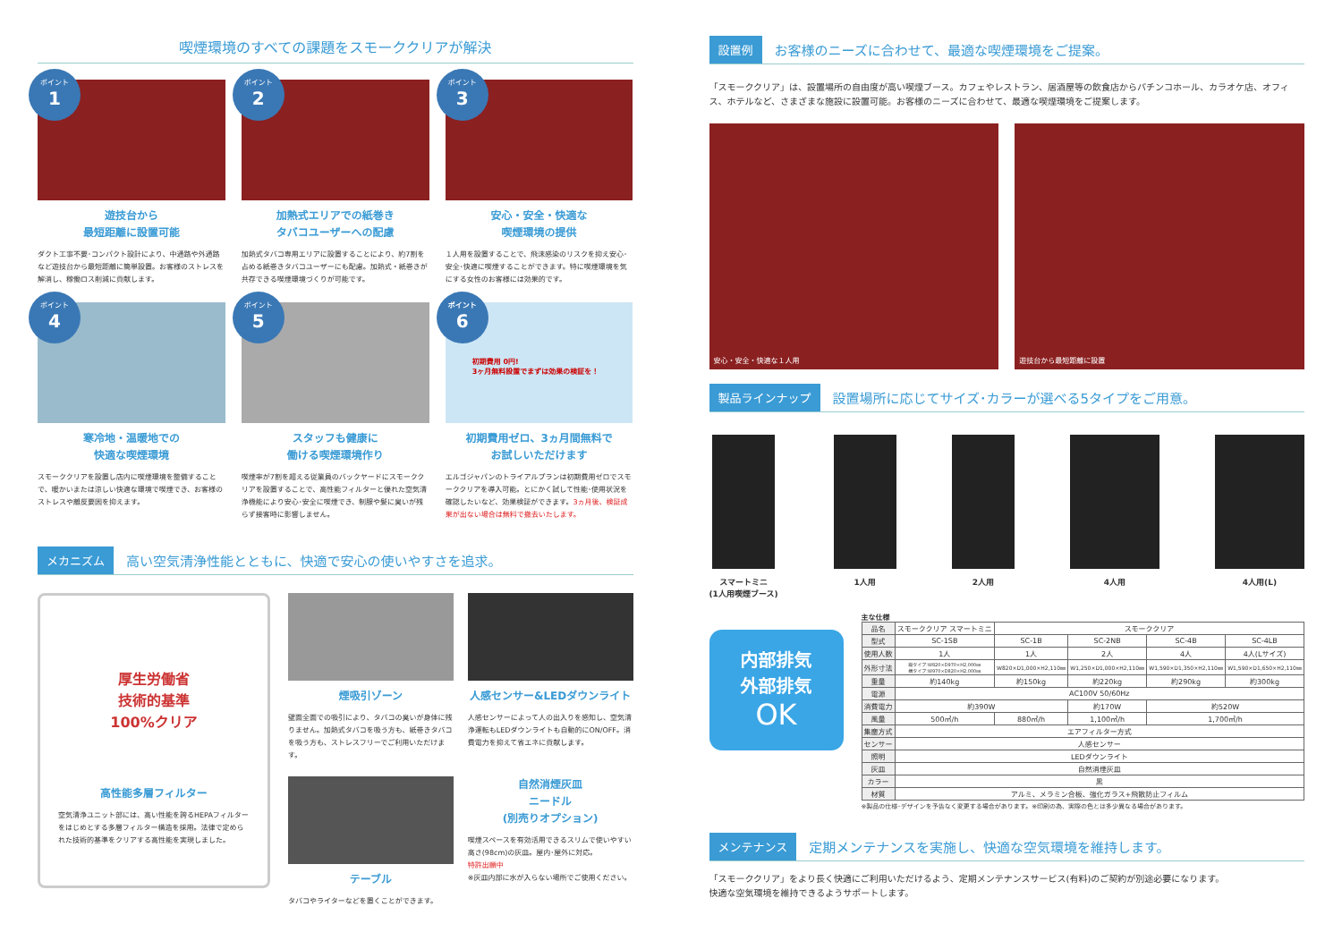喫煙環境のすべての課題をスモーククリアが解決
ポイント
1
遊技台から
最短距離に設置可能
ダクト工事不要･コンパクト設計により、中通路や外通路など遊技台から最短距離に簡単設置。お客様のストレスを解消し、稼働ロス削減に貢献します。
ポイント
2
加熱式エリアでの紙巻き
タバコユーザーへの配慮
加熱式タバコ専用エリアに設置することにより、約7割を占める紙巻きタバコユーザーにも配慮。加熱式・紙巻きが共存できる喫煙環境づくりが可能です。
ポイント
3
安心・安全・快適な
喫煙環境の提供
１人用を設置することで、飛沫感染のリスクを抑え安心･安全･快適に喫煙することができます。特に喫煙環境を気にする女性のお客様には効果的です。
ポイント
4
寒冷地・温暖地での
快適な喫煙環境
スモーククリアを設置し店内に喫煙環境を整備することで、暖かいまたは涼しい快適な環境で喫煙でき、お客様のストレスや離反要因を抑えます。
ポイント
5
スタッフも健康に
働ける喫煙環境作り
喫煙率が7割を超える従業員のバックヤードにスモーククリアを設置することで、高性能フィルターと優れた空気清浄機能により安心･安全に喫煙でき、制服や髪に臭いが残らず接客時に影響しません。
ポイント
6
初期費用 0円!
3ヶ月無料設置でまずは効果の検証を！
初期費用ゼロ、3ヵ月間無料で
お試しいただけます
エルゴジャパンのトライアルプランは初期費用ゼロでスモーククリアを導入可能。とにかく試して性能･使用状況を確認したいなど、効果検証ができます。3ヵ月後、検証成果が出ない場合は無料で撤去いたします。
メカニズム 高い空気清浄性能とともに、快適で安心の使いやすさを追求。
厚生労働省
技術的基準
100%クリア
高性能多層フィルター
空気清浄ユニット部には、高い性能を誇るHEPAフィルターをはじめとする多層フィルター構造を採用。法律で定められた技術的基準をクリアする高性能を実現しました。
煙吸引ゾーン
壁面全面での吸引により、タバコの臭いが身体に残りません。加熱式タバコを吸う方も、紙巻きタバコを吸う方も、ストレスフリーでご利用いただけます。
人感センサー&LEDダウンライト
人感センサーによって人の出入りを感知し、空気清浄運転もLEDダウンライトも自動的にON/OFF。消費電力を抑えて省エネに貢献します。
テーブル
タバコやライターなどを置くことができます。
自然消煙灰皿
ニードル
(別売りオプション)
喫煙スペースを有効活用できるスリムで使いやすい高さ(98cm)の灰皿。屋内･屋外に対応。
特許出願中
※灰皿内部に水が入らない場所でご使用ください。
設置例 お客様のニーズに合わせて、最適な喫煙環境をご提案。
「スモーククリア」は、設置場所の自由度が高い喫煙ブース。カフェやレストラン、居酒屋等の飲食店からパチンコホール、カラオケ店、オフィス、ホテルなど、さまざまな施設に設置可能。お客様のニーズに合わせて、最適な喫煙環境をご提案します。
安心・安全・快適な１人用 遊技台から最短距離に設置
製品ラインナップ 設置場所に応じてサイズ･カラーが選べる5タイプをご用意。
スマートミニ
(1人用喫煙ブース)
1人用 2人用 4人用 4人用(L)
内部排気
外部排気
OK
主な仕様
| 品名 | スモーククリア スマートミニ | スモーククリア | | | |
| 型式 | SC-1SB | SC-1B | SC-2NB | SC-4B | SC-4LB |
| 使用人数 | 1人 | 1人 | 2人 | 4人 | 4人(Lサイズ) |
| 外形寸法 | 縦タイプ:W820×D970×H2,000㎜ 横タイプ:W970×D820×H2,000㎜ | W820×D1,000×H2,110㎜ | W1,250×D1,000×H2,110㎜ | W1,590×D1,350×H2,110㎜ | W1,590×D1,650×H2,110㎜ |
| 重量 | 約140kg | 約150kg | 約220kg | 約290kg | 約300kg |
| 電源 | AC100V 50/60Hz | | | | |
| 消費電力 | 約390W | | 約170W | 約520W | |
| 風量 | 500㎥/h | 880㎥/h | 1,100㎥/h | 1,700㎥/h | |
| 集塵方式 | エアフィルター方式 | | | | |
| センサー | 人感センサー | | | | |
| 照明 | LEDダウンライト | | | | |
| 灰皿 | 自然消煙灰皿 | | | | |
| カラー | 黒 | | | | |
| 材質 | アルミ、メラミン合板、強化ガラス+飛散防止フィルム | | | | |
※製品の仕様･デザインを予告なく変更する場合があります。※印刷の為、実際の色とは多少異なる場合があります。
メンテナンス 定期メンテナンスを実施し、快適な空気環境を維持します。
「スモーククリア」をより長く快適にご利用いただけるよう、定期メンテナンスサービス(有料)のご契約が別途必要になります。
快適な空気環境を維持できるようサポートします。